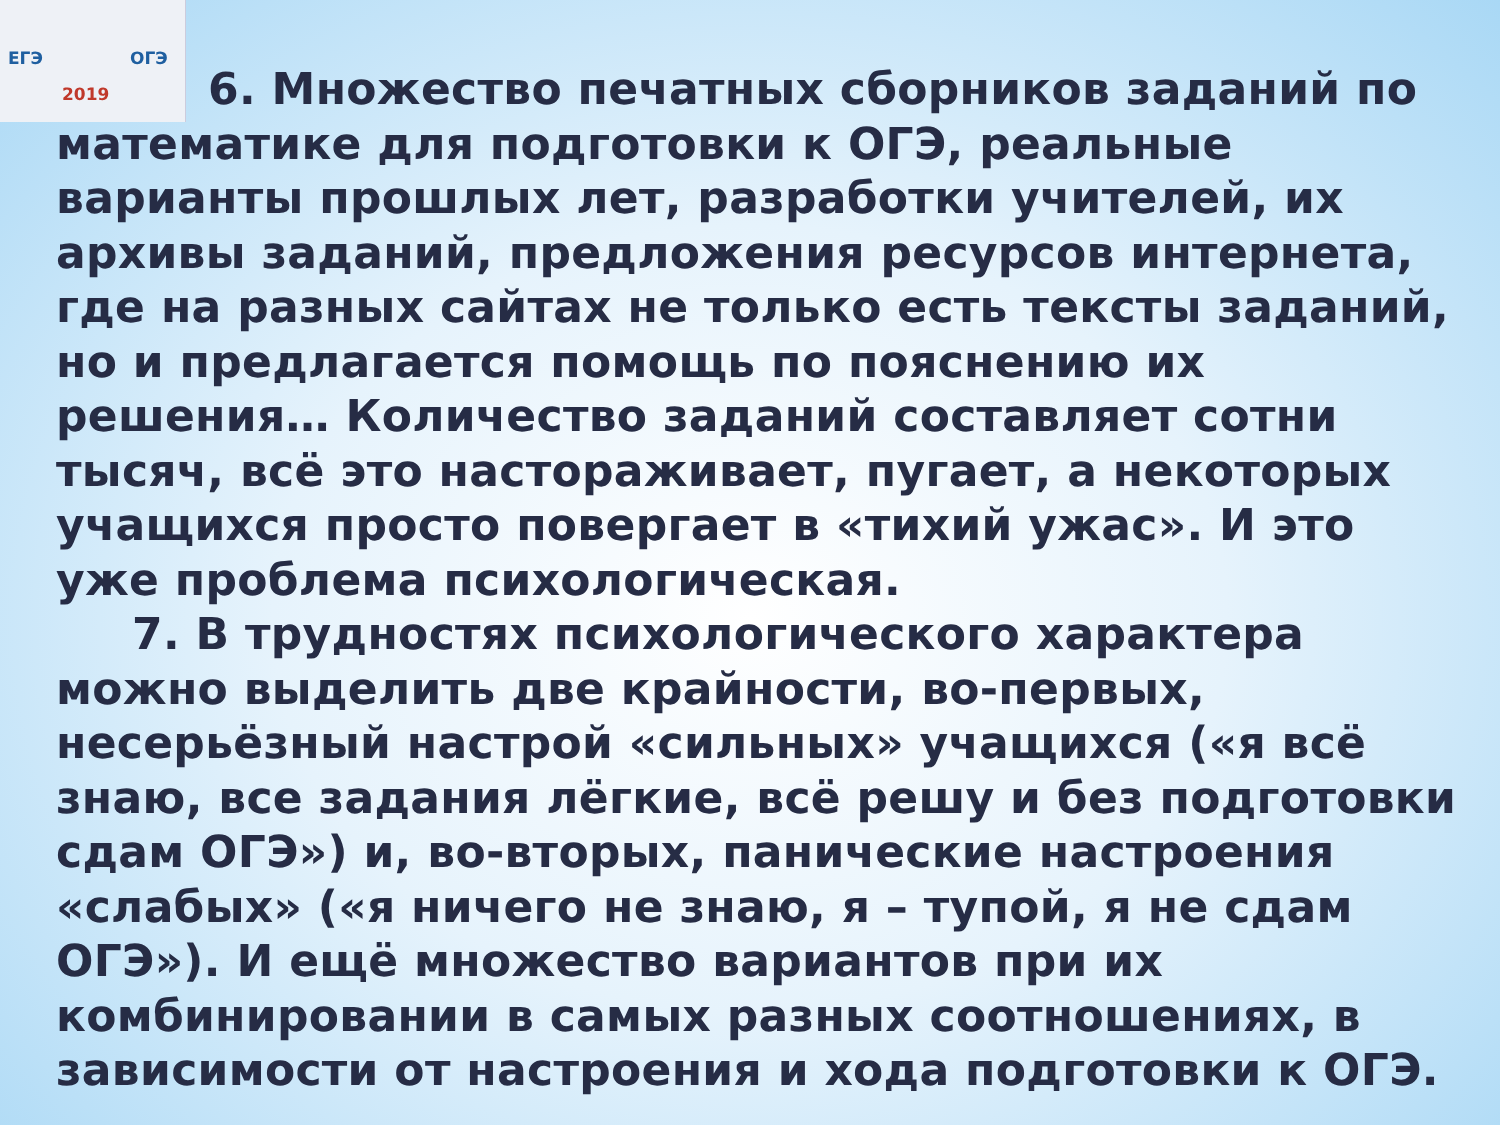ЕГЭ ОГЭ
2019
6. Множество печатных сборников заданий по математике для подготовки к ОГЭ, реальные варианты прошлых лет, разработки учителей, их архивы заданий, предложения ресурсов интернета, где на разных сайтах не только есть тексты заданий, но и предлагается помощь по пояснению их решения… Количество заданий составляет сотни тысяч, всё это настораживает, пугает, а некоторых учащихся просто повергает в «тихий ужас». И это уже проблема психологическая.
7. В трудностях психологического характера можно выделить две крайности, во-первых, несерьёзный настрой «сильных» учащихся («я всё знаю, все задания лёгкие, всё решу и без подготовки сдам ОГЭ») и, во-вторых, панические настроения «слабых» («я ничего не знаю, я – тупой, я не сдам ОГЭ»). И ещё множество вариантов при их комбинировании в самых разных соотношениях, в зависимости от настроения и хода подготовки к ОГЭ.